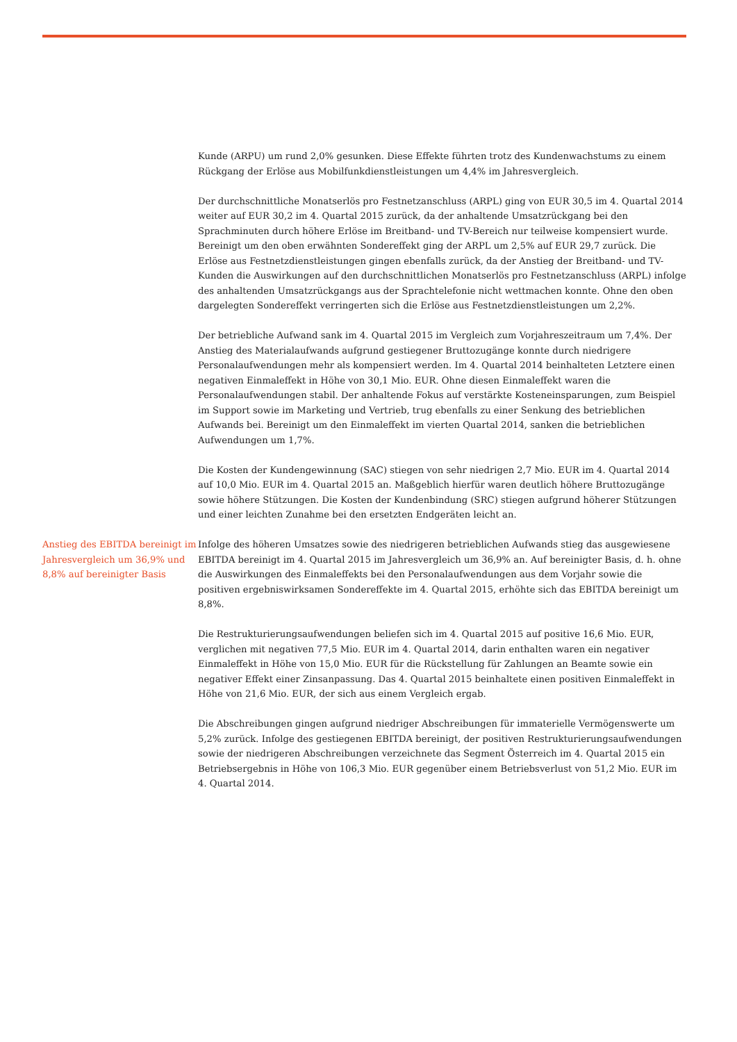Kunde (ARPU) um rund 2,0% gesunken. Diese Effekte führten trotz des Kundenwachstums zu einem Rückgang der Erlöse aus Mobilfunkdienstleistungen um 4,4% im Jahresvergleich.
Der durchschnittliche Monatserlös pro Festnetzanschluss (ARPL) ging von EUR 30,5 im 4. Quartal 2014 weiter auf EUR 30,2 im 4. Quartal 2015 zurück, da der anhaltende Umsatzrückgang bei den Sprachminuten durch höhere Erlöse im Breitband- und TV-Bereich nur teilweise kompensiert wurde. Bereinigt um den oben erwähnten Sondereffekt ging der ARPL um 2,5% auf EUR 29,7 zurück. Die Erlöse aus Festnetzdienstleistungen gingen ebenfalls zurück, da der Anstieg der Breitband- und TV-Kunden die Auswirkungen auf den durchschnittlichen Monatserlös pro Festnetzanschluss (ARPL) infolge des anhaltenden Umsatzrückgangs aus der Sprachtelefonie nicht wettmachen konnte. Ohne den oben dargelegten Sondereffekt verringerten sich die Erlöse aus Festnetzdienstleistungen um 2,2%.
Der betriebliche Aufwand sank im 4. Quartal 2015 im Vergleich zum Vorjahreszeitraum um 7,4%. Der Anstieg des Materialaufwands aufgrund gestiegener Bruttozugänge konnte durch niedrigere Personalaufwendungen mehr als kompensiert werden. Im 4. Quartal 2014 beinhalteten Letztere einen negativen Einmaleffekt in Höhe von 30,1 Mio. EUR. Ohne diesen Einmaleffekt waren die Personalaufwendungen stabil. Der anhaltende Fokus auf verstärkte Kosteneinsparungen, zum Beispiel im Support sowie im Marketing und Vertrieb, trug ebenfalls zu einer Senkung des betrieblichen Aufwands bei. Bereinigt um den Einmaleffekt im vierten Quartal 2014, sanken die betrieblichen Aufwendungen um 1,7%.
Die Kosten der Kundengewinnung (SAC) stiegen von sehr niedrigen 2,7 Mio. EUR im 4. Quartal 2014 auf 10,0 Mio. EUR im 4. Quartal 2015 an. Maßgeblich hierfür waren deutlich höhere Bruttozugänge sowie höhere Stützungen. Die Kosten der Kundenbindung (SRC) stiegen aufgrund höherer Stützungen und einer leichten Zunahme bei den ersetzten Endgeräten leicht an.
Anstieg des EBITDA bereinigt im Jahresvergleich um 36,9% und 8,8% auf bereinigter Basis
Infolge des höheren Umsatzes sowie des niedrigeren betrieblichen Aufwands stieg das ausgewiesene EBITDA bereinigt im 4. Quartal 2015 im Jahresvergleich um 36,9% an. Auf bereinigter Basis, d. h. ohne die Auswirkungen des Einmaleffekts bei den Personalaufwendungen aus dem Vorjahr sowie die positiven ergebniswirksamen Sondereffekte im 4. Quartal 2015, erhöhte sich das EBITDA bereinigt um 8,8%.
Die Restrukturierungsaufwendungen beliefen sich im 4. Quartal 2015 auf positive 16,6 Mio. EUR, verglichen mit negativen 77,5 Mio. EUR im 4. Quartal 2014, darin enthalten waren ein negativer Einmaleffekt in Höhe von 15,0 Mio. EUR für die Rückstellung für Zahlungen an Beamte sowie ein negativer Effekt einer Zinsanpassung. Das 4. Quartal 2015 beinhaltete einen positiven Einmaleffekt in Höhe von 21,6 Mio. EUR, der sich aus einem Vergleich ergab.
Die Abschreibungen gingen aufgrund niedriger Abschreibungen für immaterielle Vermögenswerte um 5,2% zurück. Infolge des gestiegenen EBITDA bereinigt, der positiven Restrukturierungsaufwendungen sowie der niedrigeren Abschreibungen verzeichnete das Segment Österreich im 4. Quartal 2015 ein Betriebsergebnis in Höhe von 106,3 Mio. EUR gegenüber einem Betriebsverlust von 51,2 Mio. EUR im 4. Quartal 2014.